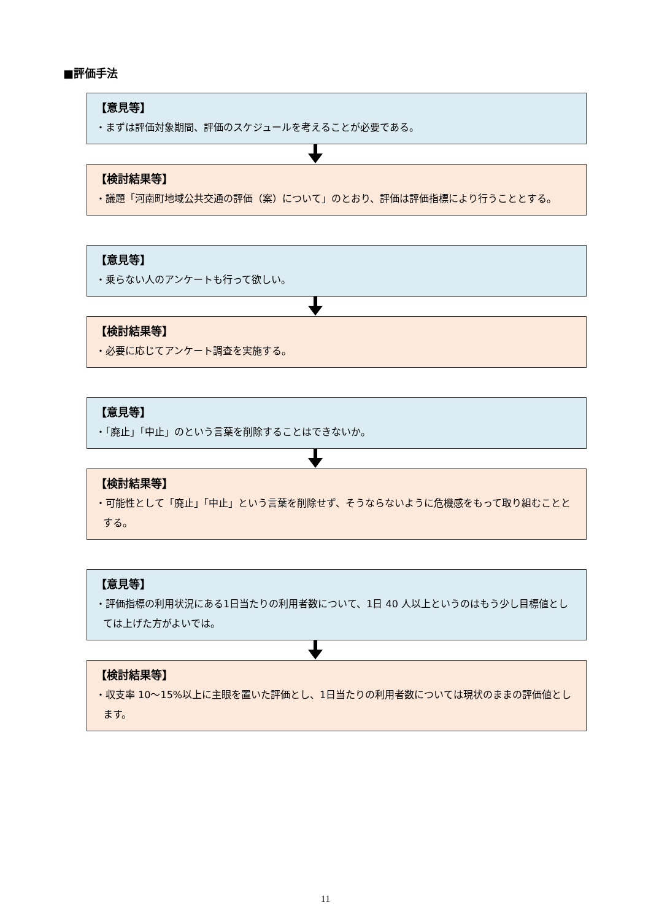■評価手法
【意見等】
・まずは評価対象期間、評価のスケジュールを考えることが必要である。
【検討結果等】
・議題「河南町地域公共交通の評価（案）について」のとおり、評価は評価指標により行うこととする。
【意見等】
・乗らない人のアンケートも行って欲しい。
【検討結果等】
・必要に応じてアンケート調査を実施する。
【意見等】
・「廃止」「中止」のという言葉を削除することはできないか。
【検討結果等】
・可能性として「廃止」「中止」という言葉を削除せず、そうならないように危機感をもって取り組むこととする。
【意見等】
・評価指標の利用状況にある1日当たりの利用者数について、1日 40 人以上というのはもう少し目標値としては上げた方がよいでは。
【検討結果等】
・収支率 10～15%以上に主眼を置いた評価とし、1日当たりの利用者数については現状のままの評価値とします。
11